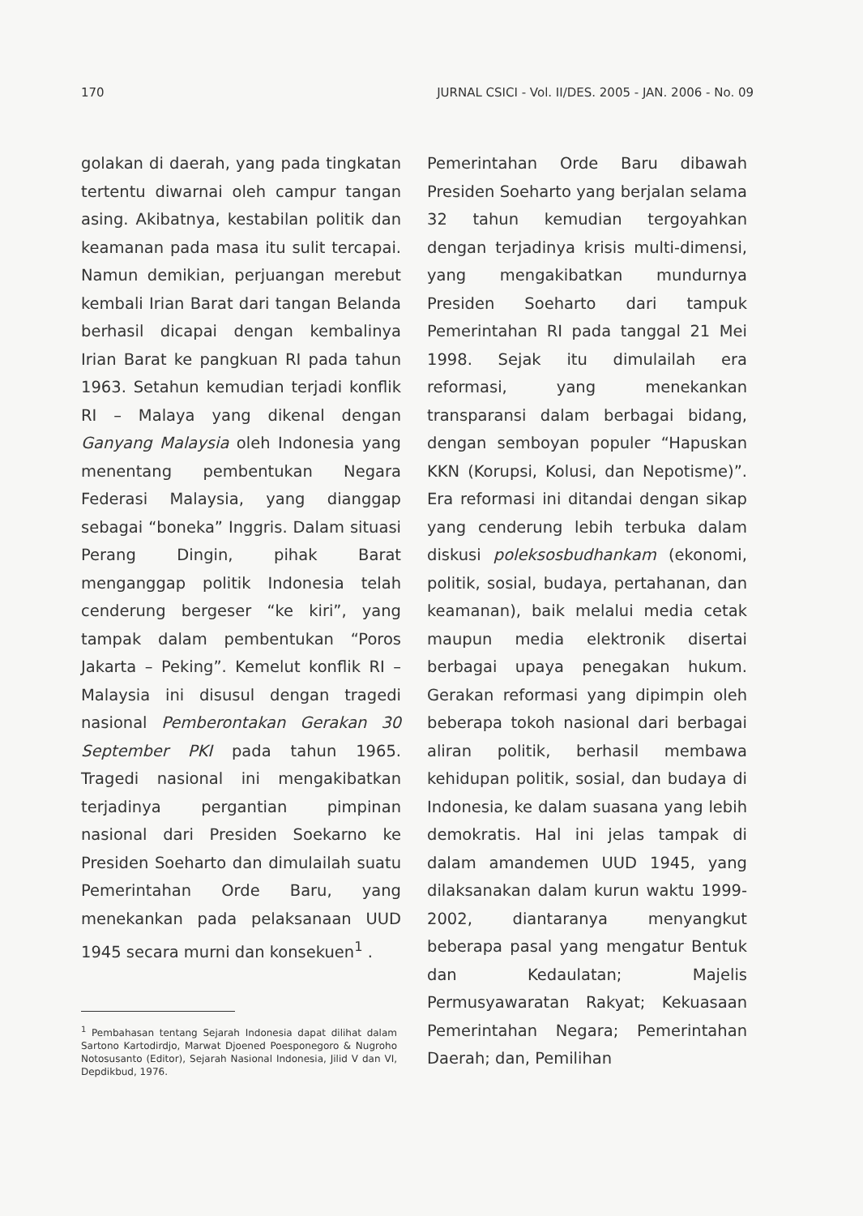170 JURNAL CSICI - Vol. II/DES. 2005 - JAN. 2006 - No. 09
golakan di daerah, yang pada tingkatan tertentu diwarnai oleh campur tangan asing. Akibatnya, kestabilan politik dan keamanan pada masa itu sulit tercapai. Namun demikian, perjuangan merebut kembali Irian Barat dari tangan Belanda berhasil dicapai dengan kembalinya Irian Barat ke pangkuan RI pada tahun 1963. Setahun kemudian terjadi konflik RI – Malaya yang dikenal dengan Ganyang Malaysia oleh Indonesia yang menentang pembentukan Negara Federasi Malaysia, yang dianggap sebagai “boneka” Inggris. Dalam situasi Perang Dingin, pihak Barat menganggap politik Indonesia telah cenderung bergeser “ke kiri”, yang tampak dalam pembentukan “Poros Jakarta – Peking”. Kemelut konflik RI – Malaysia ini disusul dengan tragedi nasional Pemberontakan Gerakan 30 September PKI pada tahun 1965. Tragedi nasional ini mengakibatkan terjadinya pergantian pimpinan nasional dari Presiden Soekarno ke Presiden Soeharto dan dimulailah suatu Pemerintahan Orde Baru, yang menekankan pada pelaksanaan UUD 1945 secara murni dan konsekuen<sup>1</sup> .
<sup>1</sup> Pembahasan tentang Sejarah Indonesia dapat dilihat dalam Sartono Kartodirdjo, Marwat Djoened Poesponegoro & Nugroho Notosusanto (Editor), Sejarah Nasional Indonesia, Jilid V dan VI, Depdikbud, 1976.
Pemerintahan Orde Baru dibawah Presiden Soeharto yang berjalan selama 32 tahun kemudian tergoyahkan dengan terjadinya krisis multi-dimensi, yang mengakibatkan mundurnya Presiden Soeharto dari tampuk Pemerintahan RI pada tanggal 21 Mei 1998. Sejak itu dimulailah era reformasi, yang menekankan transparansi dalam berbagai bidang, dengan semboyan populer “Hapuskan KKN (Korupsi, Kolusi, dan Nepotisme)”. Era reformasi ini ditandai dengan sikap yang cenderung lebih terbuka dalam diskusi poleksosbudhankam (ekonomi, politik, sosial, budaya, pertahanan, dan keamanan), baik melalui media cetak maupun media elektronik disertai berbagai upaya penegakan hukum. Gerakan reformasi yang dipimpin oleh beberapa tokoh nasional dari berbagai aliran politik, berhasil membawa kehidupan politik, sosial, dan budaya di Indonesia, ke dalam suasana yang lebih demokratis. Hal ini jelas tampak di dalam amandemen UUD 1945, yang dilaksanakan dalam kurun waktu 1999-2002, diantaranya menyangkut beberapa pasal yang mengatur Bentuk dan Kedaulatan; Majelis Permusyawaratan Rakyat; Kekuasaan Pemerintahan Negara; Pemerintahan Daerah; dan, Pemilihan